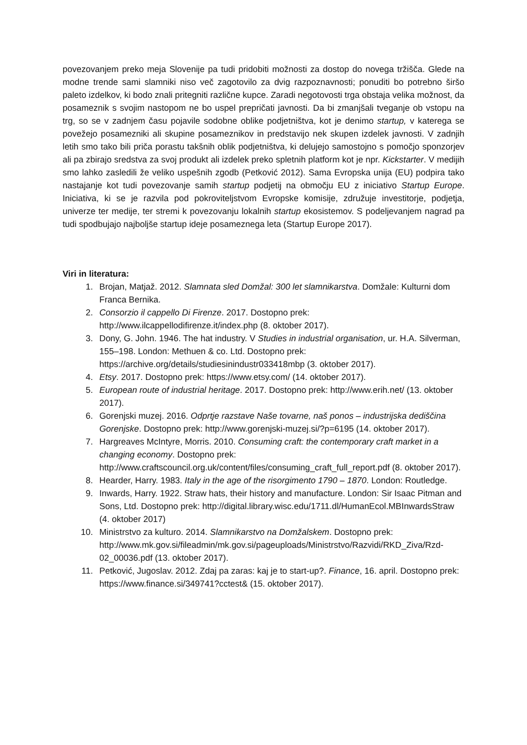povezovanjem preko meja Slovenije pa tudi pridobiti možnosti za dostop do novega tržišča. Glede na modne trende sami slamniki niso več zagotovilo za dvig razpoznavnosti; ponuditi bo potrebno širšo paleto izdelkov, ki bodo znali pritegniti različne kupce. Zaradi negotovosti trga obstaja velika možnost, da posameznik s svojim nastopom ne bo uspel prepričati javnosti. Da bi zmanjšali tveganje ob vstopu na trg, so se v zadnjem času pojavile sodobne oblike podjetništva, kot je denimo startup, v katerega se povežejo posamezniki ali skupine posameznikov in predstavijo nek skupen izdelek javnosti. V zadnjih letih smo tako bili priča porastu takšnih oblik podjetništva, ki delujejo samostojno s pomočjo sponzorjev ali pa zbirajo sredstva za svoj produkt ali izdelek preko spletnih platform kot je npr. Kickstarter. V medijih smo lahko zasledili že veliko uspešnih zgodb (Petković 2012). Sama Evropska unija (EU) podpira tako nastajanje kot tudi povezovanje samih startup podjetij na območju EU z iniciativo Startup Europe. Iniciativa, ki se je razvila pod pokroviteljstvom Evropske komisije, združuje investitorje, podjetja, univerze ter medije, ter stremi k povezovanju lokalnih startup ekosistemov. S podeljevanjem nagrad pa tudi spodbujajo najboljše startup ideje posameznega leta (Startup Europe 2017).
Viri in literatura:
1. Brojan, Matjaž. 2012. Slamnata sled Domžal: 300 let slamnikarstva. Domžale: Kulturni dom Franca Bernika.
2. Consorzio il cappello Di Firenze. 2017. Dostopno prek: http://www.ilcappellodifirenze.it/index.php (8. oktober 2017).
3. Dony, G. John. 1946. The hat industry. V Studies in industrial organisation, ur. H.A. Silverman, 155–198. London: Methuen & co. Ltd. Dostopno prek: https://archive.org/details/studiesinindustr033418mbp (3. oktober 2017).
4. Etsy. 2017. Dostopno prek: https://www.etsy.com/ (14. oktober 2017).
5. European route of industrial heritage. 2017. Dostopno prek: http://www.erih.net/ (13. oktober 2017).
6. Gorenjski muzej. 2016. Odprtje razstave Naše tovarne, naš ponos – industrijska dediščina Gorenjske. Dostopno prek: http://www.gorenjski-muzej.si/?p=6195 (14. oktober 2017).
7. Hargreaves McIntyre, Morris. 2010. Consuming craft: the contemporary craft market in a changing economy. Dostopno prek: http://www.craftscouncil.org.uk/content/files/consuming_craft_full_report.pdf (8. oktober 2017).
8. Hearder, Harry. 1983. Italy in the age of the risorgimento 1790 – 1870. London: Routledge.
9. Inwards, Harry. 1922. Straw hats, their history and manufacture. London: Sir Isaac Pitman and Sons, Ltd. Dostopno prek: http://digital.library.wisc.edu/1711.dl/HumanEcol.MBInwardsStraw (4. oktober 2017)
10. Ministrstvo za kulturo. 2014. Slamnikarstvo na Domžalskem. Dostopno prek: http://www.mk.gov.si/fileadmin/mk.gov.si/pageuploads/Ministrstvo/Razvidi/RKD_Ziva/Rzd-02_00036.pdf (13. oktober 2017).
11. Petković, Jugoslav. 2012. Zdaj pa zaras: kaj je to start-up?. Finance, 16. april. Dostopno prek: https://www.finance.si/349741?cctest& (15. oktober 2017).